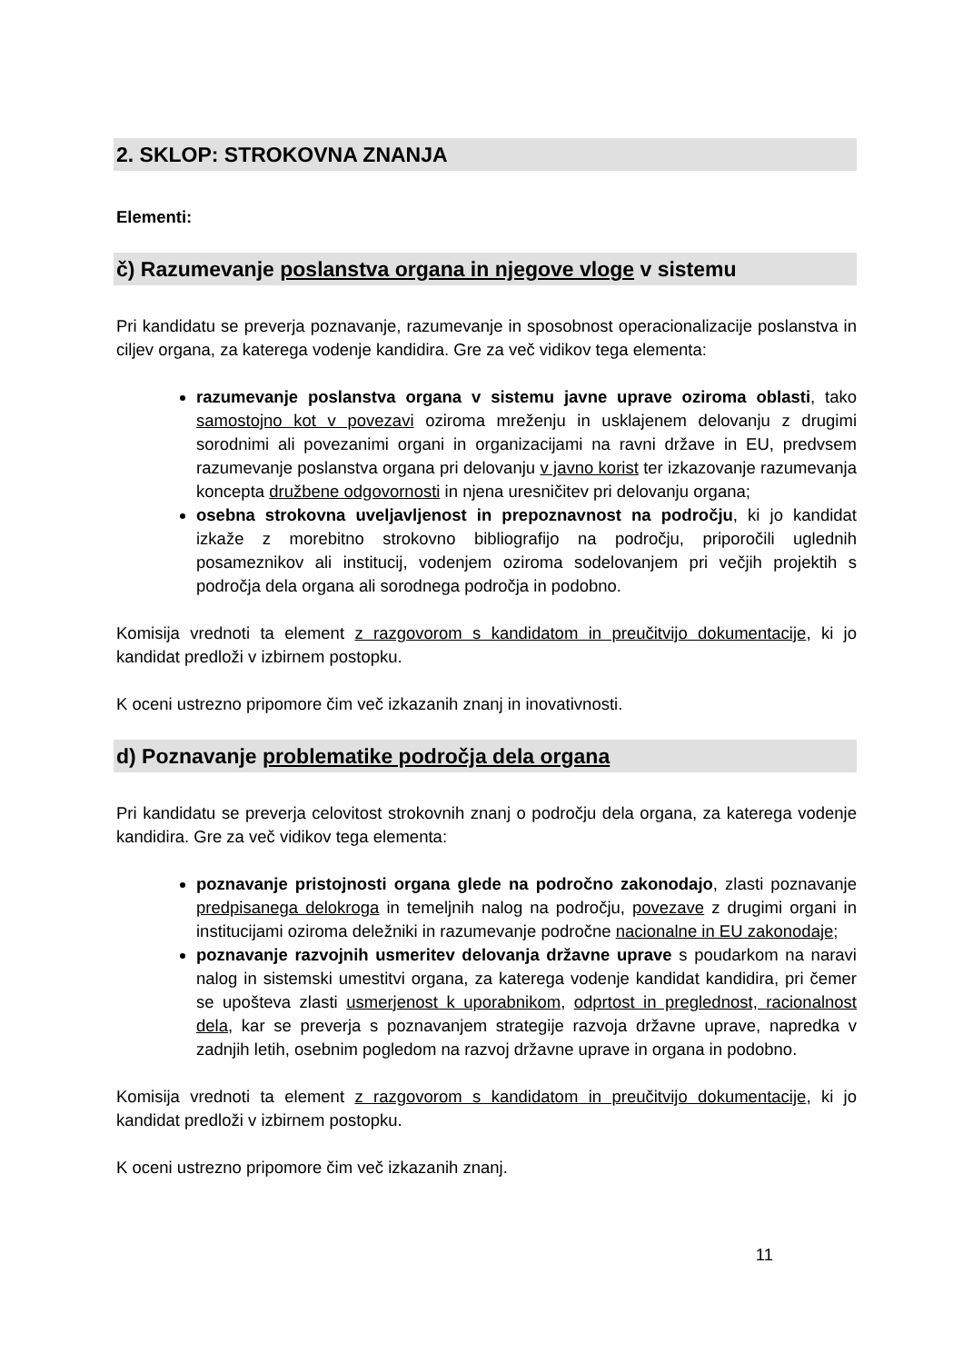2. SKLOP: STROKOVNA ZNANJA
Elementi:
č) Razumevanje poslanstva organa in njegove vloge v sistemu
Pri kandidatu se preverja poznavanje, razumevanje in sposobnost operacionalizacije poslanstva in ciljev organa, za katerega vodenje kandidira. Gre za več vidikov tega elementa:
razumevanje poslanstva organa v sistemu javne uprave oziroma oblasti, tako samostojno kot v povezavi oziroma mreženju in usklajenem delovanju z drugimi sorodnimi ali povezanimi organi in organizacijami na ravni države in EU, predvsem razumevanje poslanstva organa pri delovanju v javno korist ter izkazovanje razumevanja koncepta družbene odgovornosti in njena uresničitev pri delovanju organa;
osebna strokovna uveljavljenost in prepoznavnost na področju, ki jo kandidat izkaže z morebitno strokovno bibliografijo na področju, priporočili uglednih posameznikov ali institucij, vodenjem oziroma sodelovanjem pri večjih projektih s področja dela organa ali sorodnega področja in podobno.
Komisija vrednoti ta element z razgovorom s kandidatom in preučitvijo dokumentacije, ki jo kandidat predloži v izbirnem postopku.
K oceni ustrezno pripomore čim več izkazanih znanj in inovativnosti.
d) Poznavanje problematike področja dela organa
Pri kandidatu se preverja celovitost strokovnih znanj o področju dela organa, za katerega vodenje kandidira. Gre za več vidikov tega elementa:
poznavanje pristojnosti organa glede na področno zakonodajo, zlasti poznavanje predpisanega delokroga in temeljnih nalog na področju, povezave z drugimi organi in institucijami oziroma deležniki in razumevanje področne nacionalne in EU zakonodaje;
poznavanje razvojnih usmeritev delovanja državne uprave s poudarkom na naravi nalog in sistemski umestitvi organa, za katerega vodenje kandidat kandidira, pri čemer se upošteva zlasti usmerjenost k uporabnikom, odprtost in preglednost, racionalnost dela, kar se preverja s poznavanjem strategije razvoja državne uprave, napredka v zadnjih letih, osebnim pogledom na razvoj državne uprave in organa in podobno.
Komisija vrednoti ta element z razgovorom s kandidatom in preučitvijo dokumentacije, ki jo kandidat predloži v izbirnem postopku.
K oceni ustrezno pripomore čim več izkazanih znanj.
11